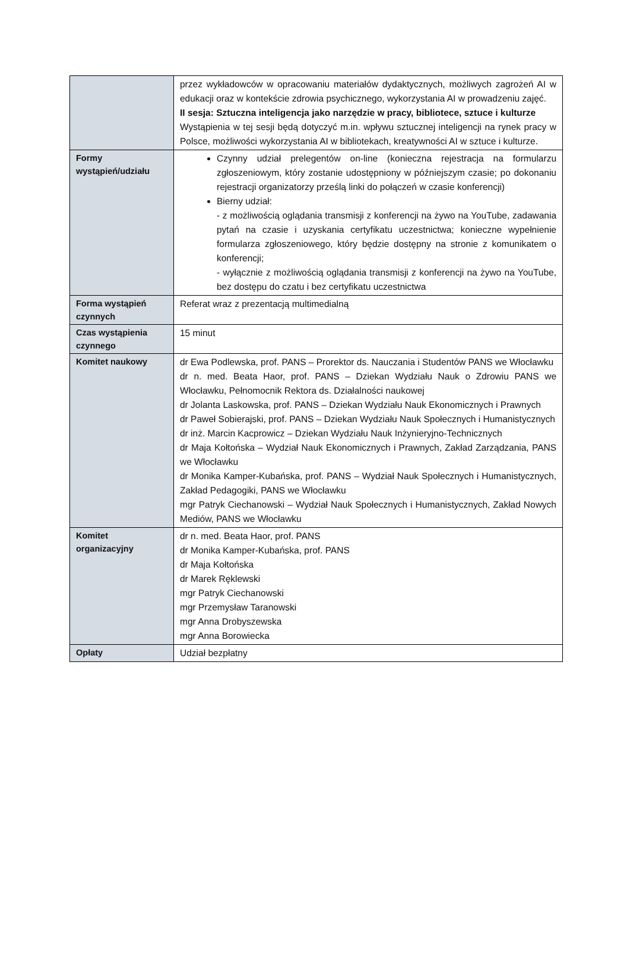| | przez wykładowców w opracowaniu materiałów dydaktycznych, możliwych zagrożeń AI w edukacji oraz w kontekście zdrowia psychicznego, wykorzystania AI w prowadzeniu zajęć. II sesja: Sztuczna inteligencja jako narzędzie w pracy, bibliotece, sztuce i kulturze Wystąpienia w tej sesji będą dotyczyć m.in. wpływu sztucznej inteligencji na rynek pracy w Polsce, możliwości wykorzystania AI w bibliotekach, kreatywności AI w sztuce i kulturze. |
| Formy wystąpień/udziału | Czynny udział prelegentów on-line (konieczna rejestracja na formularzu zgłoszeniowym, który zostanie udostępniony w późniejszym czasie; po dokonaniu rejestracji organizatorzy prześlą linki do połączeń w czasie konferencji) Bierny udział: - z możliwością oglądania transmisji z konferencji na żywo na YouTube, zadawania pytań na czasie i uzyskania certyfikatu uczestnictwa; konieczne wypełnienie formularza zgłoszeniowego, który będzie dostępny na stronie z komunikatem o konferencji; - wyłącznie z możliwością oglądania transmisji z konferencji na żywo na YouTube, bez dostępu do czatu i bez certyfikatu uczestnictwa |
| Forma wystąpień czynnych | Referat wraz z prezentacją multimedialną |
| Czas wystąpienia czynnego | 15 minut |
| Komitet naukowy | dr Ewa Podlewska, prof. PANS – Prorektor ds. Nauczania i Studentów PANS we Włocławku dr n. med. Beata Haor, prof. PANS – Dziekan Wydziału Nauk o Zdrowiu PANS we Włocławku, Pełnomocnik Rektora ds. Działalności naukowej dr Jolanta Laskowska, prof. PANS – Dziekan Wydziału Nauk Ekonomicznych i Prawnych dr Paweł Sobierajski, prof. PANS – Dziekan Wydziału Nauk Społecznych i Humanistycznych dr inż. Marcin Kacprowicz – Dziekan Wydziału Nauk Inżynieryjno-Technicznych dr Maja Kołtońska – Wydział Nauk Ekonomicznych i Prawnych, Zakład Zarządzania, PANS we Włocławku dr Monika Kamper-Kubańska, prof. PANS – Wydział Nauk Społecznych i Humanistycznych, Zakład Pedagogiki, PANS we Włocławku mgr Patryk Ciechanowski – Wydział Nauk Społecznych i Humanistycznych, Zakład Nowych Mediów, PANS we Włocławku |
| Komitet organizacyjny | dr n. med. Beata Haor, prof. PANS dr Monika Kamper-Kubańska, prof. PANS dr Maja Kołtońska dr Marek Ręklewski mgr Patryk Ciechanowski mgr Przemysław Taranowski mgr Anna Drobyszewska mgr Anna Borowiecka |
| Opłaty | Udział bezpłatny |